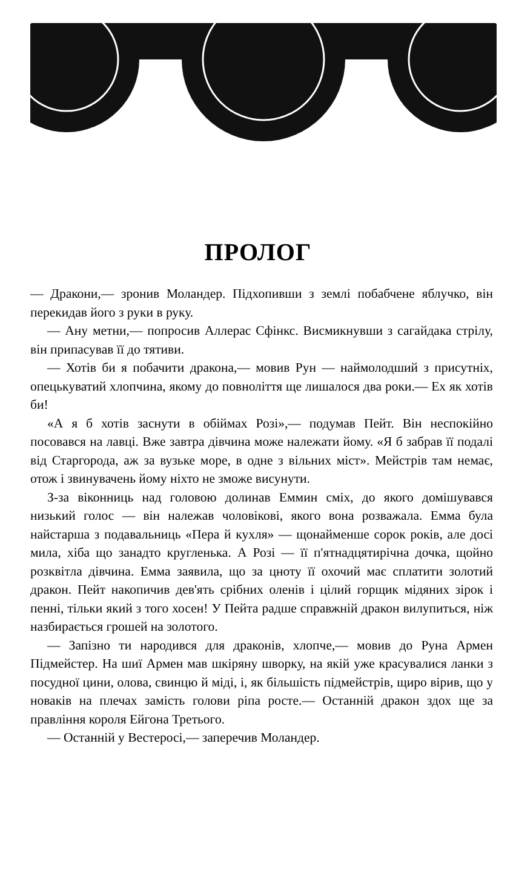ПРОЛОГ
— Дракони,— зронив Моландер. Підхопивши з землі побабчене яблучко, він перекидав його з руки в руку.
— Ану метни,— попросив Аллерас Сфінкс. Висмикнувши з сагайдака стрілу, він припасував її до тятиви.
— Хотів би я побачити дракона,— мовив Рун — наймолодший з присутніх, опецькуватий хлопчина, якому до повноліття ще лишалося два роки.— Ех як хотів би!
«А я б хотів заснути в обіймах Розі»,— подумав Пейт. Він неспокійно посовався на лавці. Вже завтра дівчина може належати йому. «Я б забрав її подалі від Старгорода, аж за вузьке море, в одне з вільних міст». Мейстрів там немає, отож і звинувачень йому ніхто не зможе висунути.
З-за віконниць над головою долинав Еммин сміх, до якого домішувався низький голос — він належав чоловікові, якого вона розважала. Емма була найстарша з подавальниць «Пера й кухля» — щонайменше сорок років, але досі мила, хіба що занадто кругленька. А Розі — її п'ятнадцятирічна дочка, щойно розквітла дівчина. Емма заявила, що за цноту її охочий має сплатити золотий дракон. Пейт накопичив дев'ять срібних оленів і цілий горщик мідяних зірок і пенні, тільки який з того хосен! У Пейта радше справжній дракон вилупиться, ніж назбирається грошей на золотого.
— Запізно ти народився для драконів, хлопче,— мовив до Руна Армен Підмейстер. На шиї Армен мав шкіряну шворку, на якій уже красувалися ланки з посудної цини, олова, свинцю й міді, і, як більшість підмейстрів, щиро вірив, що у новаків на плечах замість голови ріпа росте.— Останній дракон здох ще за правління короля Ейгона Третього.
— Останній у Вестеросі,— заперечив Моландер.